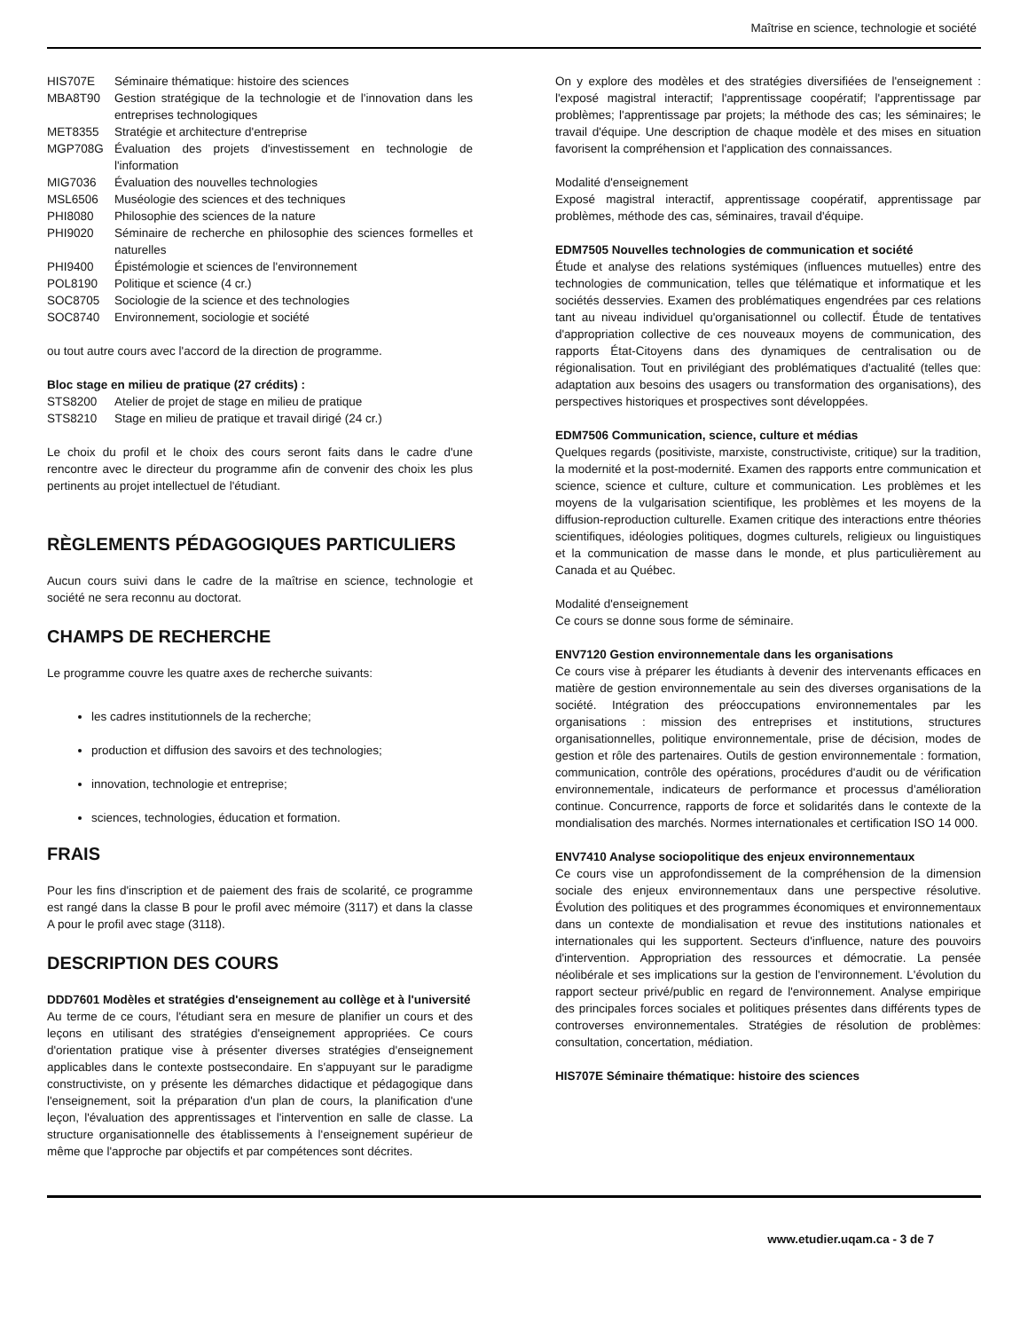Maîtrise en science, technologie et société
HIS707E Séminaire thématique: histoire des sciences
MBA8T90 Gestion stratégique de la technologie et de l'innovation dans les entreprises technologiques
MET8355 Stratégie et architecture d'entreprise
MGP708G Évaluation des projets d'investissement en technologie de l'information
MIG7036 Évaluation des nouvelles technologies
MSL6506 Muséologie des sciences et des techniques
PHI8080 Philosophie des sciences de la nature
PHI9020 Séminaire de recherche en philosophie des sciences formelles et naturelles
PHI9400 Épistémologie et sciences de l'environnement
POL8190 Politique et science (4 cr.)
SOC8705 Sociologie de la science et des technologies
SOC8740 Environnement, sociologie et société
ou tout autre cours avec l'accord de la direction de programme.
Bloc stage en milieu de pratique (27 crédits) :
STS8200 Atelier de projet de stage en milieu de pratique
STS8210 Stage en milieu de pratique et travail dirigé (24 cr.)
Le choix du profil et le choix des cours seront faits dans le cadre d'une rencontre avec le directeur du programme afin de convenir des choix les plus pertinents au projet intellectuel de l'étudiant.
RÈGLEMENTS PÉDAGOGIQUES PARTICULIERS
Aucun cours suivi dans le cadre de la maîtrise en science, technologie et société ne sera reconnu au doctorat.
CHAMPS DE RECHERCHE
Le programme couvre les quatre axes de recherche suivants:
les cadres institutionnels de la recherche;
production et diffusion des savoirs et des technologies;
innovation, technologie et entreprise;
sciences, technologies, éducation et formation.
FRAIS
Pour les fins d'inscription et de paiement des frais de scolarité, ce programme est rangé dans la classe B pour le profil avec mémoire (3117) et dans la classe A pour le profil avec stage (3118).
DESCRIPTION DES COURS
DDD7601 Modèles et stratégies d'enseignement au collège et à l'université
Au terme de ce cours, l'étudiant sera en mesure de planifier un cours et des leçons en utilisant des stratégies d'enseignement appropriées. Ce cours d'orientation pratique vise à présenter diverses stratégies d'enseignement applicables dans le contexte postsecondaire. En s'appuyant sur le paradigme constructiviste, on y présente les démarches didactique et pédagogique dans l'enseignement, soit la préparation d'un plan de cours, la planification d'une leçon, l'évaluation des apprentissages et l'intervention en salle de classe. La structure organisationnelle des établissements à l'enseignement supérieur de même que l'approche par objectifs et par compétences sont décrites.
On y explore des modèles et des stratégies diversifiées de l'enseignement : l'exposé magistral interactif; l'apprentissage coopératif; l'apprentissage par problèmes; l'apprentissage par projets; la méthode des cas; les séminaires; le travail d'équipe. Une description de chaque modèle et des mises en situation favorisent la compréhension et l'application des connaissances.
Modalité d'enseignement
Exposé magistral interactif, apprentissage coopératif, apprentissage par problèmes, méthode des cas, séminaires, travail d'équipe.
EDM7505 Nouvelles technologies de communication et société
Étude et analyse des relations systémiques (influences mutuelles) entre des technologies de communication, telles que télématique et informatique et les sociétés desservies. Examen des problématiques engendrées par ces relations tant au niveau individuel qu'organisationnel ou collectif. Étude de tentatives d'appropriation collective de ces nouveaux moyens de communication, des rapports État-Citoyens dans des dynamiques de centralisation ou de régionalisation. Tout en privilégiant des problématiques d'actualité (telles que: adaptation aux besoins des usagers ou transformation des organisations), des perspectives historiques et prospectives sont développées.
EDM7506 Communication, science, culture et médias
Quelques regards (positiviste, marxiste, constructiviste, critique) sur la tradition, la modernité et la post-modernité. Examen des rapports entre communication et science, science et culture, culture et communication. Les problèmes et les moyens de la vulgarisation scientifique, les problèmes et les moyens de la diffusion-reproduction culturelle. Examen critique des interactions entre théories scientifiques, idéologies politiques, dogmes culturels, religieux ou linguistiques et la communication de masse dans le monde, et plus particulièrement au Canada et au Québec.
Modalité d'enseignement
Ce cours se donne sous forme de séminaire.
ENV7120 Gestion environnementale dans les organisations
Ce cours vise à préparer les étudiants à devenir des intervenants efficaces en matière de gestion environnementale au sein des diverses organisations de la société. Intégration des préoccupations environnementales par les organisations : mission des entreprises et institutions, structures organisationnelles, politique environnementale, prise de décision, modes de gestion et rôle des partenaires. Outils de gestion environnementale : formation, communication, contrôle des opérations, procédures d'audit ou de vérification environnementale, indicateurs de performance et processus d'amélioration continue. Concurrence, rapports de force et solidarités dans le contexte de la mondialisation des marchés. Normes internationales et certification ISO 14 000.
ENV7410 Analyse sociopolitique des enjeux environnementaux
Ce cours vise un approfondissement de la compréhension de la dimension sociale des enjeux environnementaux dans une perspective résolutive. Évolution des politiques et des programmes économiques et environnementaux dans un contexte de mondialisation et revue des institutions nationales et internationales qui les supportent. Secteurs d'influence, nature des pouvoirs d'intervention. Appropriation des ressources et démocratie. La pensée néolibérale et ses implications sur la gestion de l'environnement. L'évolution du rapport secteur privé/public en regard de l'environnement. Analyse empirique des principales forces sociales et politiques présentes dans différents types de controverses environnementales. Stratégies de résolution de problèmes: consultation, concertation, médiation.
HIS707E Séminaire thématique: histoire des sciences
www.etudier.uqam.ca - 3 de 7